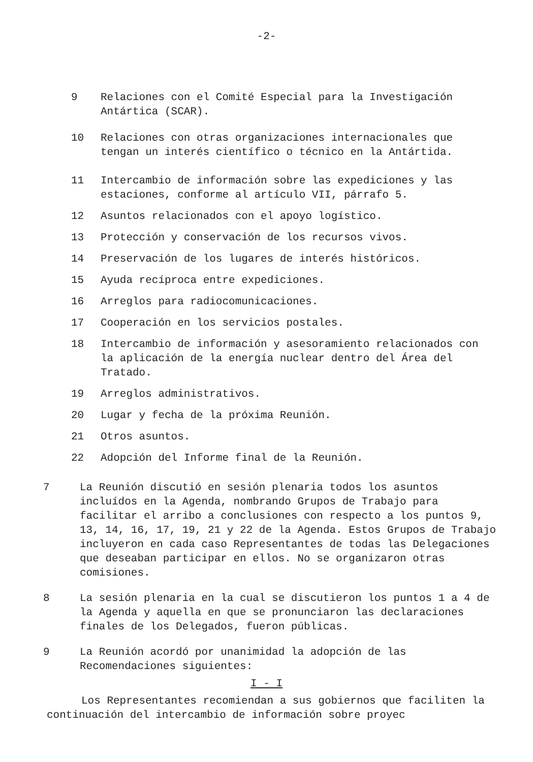-2-
9 Relaciones con el Comité Especial para la Investigación Antártica (SCAR).
10 Relaciones con otras organizaciones internacionales que tengan un interés científico o técnico en la Antártida.
11 Intercambio de información sobre las expediciones y las estaciones, conforme al artículo VII, párrafo 5.
12 Asuntos relacionados con el apoyo logístico.
13 Protección y conservación de los recursos vivos.
14 Preservación de los lugares de interés históricos.
15 Ayuda recíproca entre expediciones.
16 Arreglos para radiocomunicaciones.
17 Cooperación en los servicios postales.
18 Intercambio de información y asesoramiento relacionados con la aplicación de la energía nuclear dentro del Área del Tratado.
19 Arreglos administrativos.
20 Lugar y fecha de la próxima Reunión.
21 Otros asuntos.
22 Adopción del Informe final de la Reunión.
7 La Reunión discutió en sesión plenaria todos los asuntos incluídos en la Agenda, nombrando Grupos de Trabajo para facilitar el arribo a conclusiones con respecto a los puntos 9, 13, 14, 16, 17, 19, 21 y 22 de la Agenda. Estos Grupos de Trabajo incluyeron en cada caso Representantes de todas las Delegaciones que deseaban participar en ellos. No se organizaron otras comisiones.
8 La sesión plenaria en la cual se discutieron los puntos 1 a 4 de la Agenda y aquella en que se pronunciaron las declaraciones finales de los Delegados, fueron públicas.
9 La Reunión acordó por unanimidad la adopción de las Recomendaciones siguientes:
I - I
Los Representantes recomiendan a sus gobiernos que faciliten la continuación del intercambio de información sobre proyec